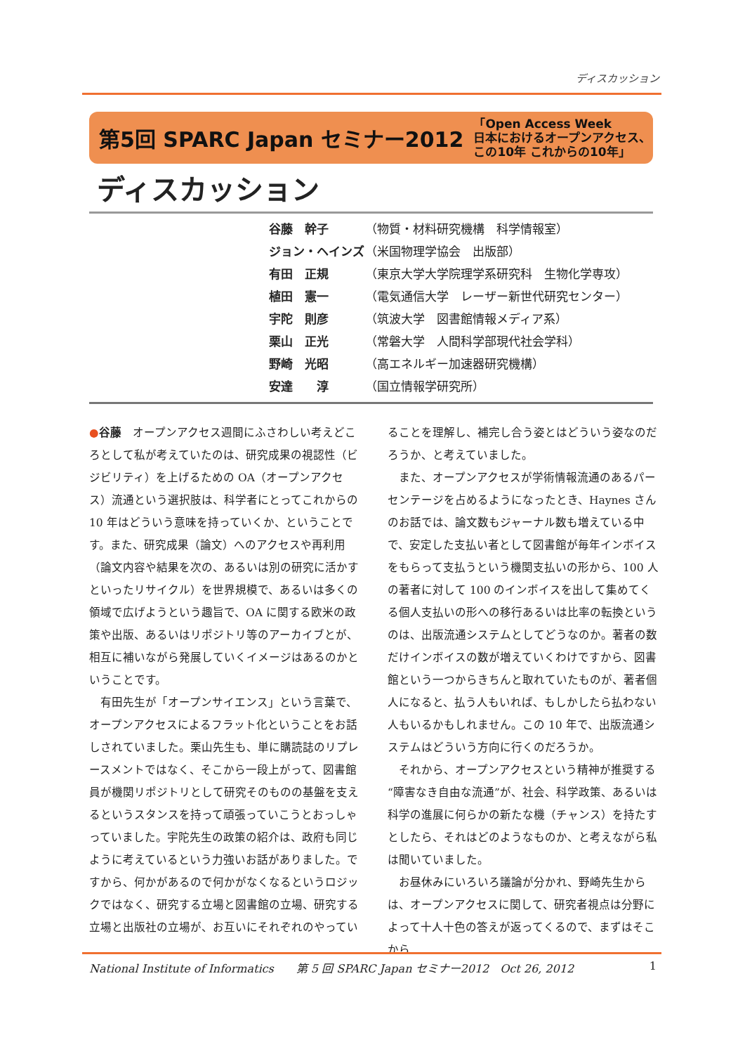ディスカッション
第5回 SPARC Japan セミナー2012 「Open Access Week
日本におけるオープンアクセス、
この10年 これからの10年」
ディスカッション
| 谷藤 幹子 | （物質・材料研究機構 科学情報室） |
| ジョン・ヘインズ | （米国物理学協会 出版部） |
| 有田 正規 | （東京大学大学院理学系研究科 生物化学専攻） |
| 植田 憲一 | （電気通信大学 レーザー新世代研究センター） |
| 宇陀 則彦 | （筑波大学 図書館情報メディア系） |
| 栗山 正光 | （常磐大学 人間科学部現代社会学科） |
| 野崎 光昭 | （高エネルギー加速器研究機構） |
| 安達 淳 | （国立情報学研究所） |
●谷藤　オープンアクセス週間にふさわしい考えどころとして私が考えていたのは、研究成果の視認性（ビジビリティ）を上げるための OA（オープンアクセス）流通という選択肢は、科学者にとってこれからの 10 年はどういう意味を持っていくか、ということです。また、研究成果（論文）へのアクセスや再利用（論文内容や結果を次の、あるいは別の研究に活かすといったリサイクル）を世界規模で、あるいは多くの領域で広げようという趣旨で、OA に関する欧米の政策や出版、あるいはリポジトリ等のアーカイブとが、相互に補いながら発展していくイメージはあるのかということです。
有田先生が「オープンサイエンス」という言葉で、オープンアクセスによるフラット化ということをお話しされていました。栗山先生も、単に購読誌のリプレースメントではなく、そこから一段上がって、図書館員が機関リポジトリとして研究そのものの基盤を支えるというスタンスを持って頑張っていこうとおっしゃっていました。宇陀先生の政策の紹介は、政府も同じように考えているという力強いお話がありました。ですから、何かがあるので何かがなくなるというロジックではなく、研究する立場と図書館の立場、研究する立場と出版社の立場が、お互いにそれぞれのやってい
ることを理解し、補完し合う姿とはどういう姿なのだろうか、と考えていました。
また、オープンアクセスが学術情報流通のあるパーセンテージを占めるようになったとき、Haynes さんのお話では、論文数もジャーナル数も増えている中で、安定した支払い者として図書館が毎年インボイスをもらって支払うという機関支払いの形から、100 人の著者に対して 100 のインボイスを出して集めてくる個人支払いの形への移行あるいは比率の転換というのは、出版流通システムとしてどうなのか。著者の数だけインボイスの数が増えていくわけですから、図書館という一つからきちんと取れていたものが、著者個人になると、払う人もいれば、もしかしたら払わない人もいるかもしれません。この 10 年で、出版流通システムはどういう方向に行くのだろうか。
それから、オープンアクセスという精神が推奨する“障害なき自由な流通”が、社会、科学政策、あるいは科学の進展に何らかの新たな機（チャンス）を持たすとしたら、それはどのようなものか、と考えながら私は聞いていました。
お昼休みにいろいろ議論が分かれ、野崎先生からは、オープンアクセスに関して、研究者視点は分野によって十人十色の答えが返ってくるので、まずはそこから
National Institute of Informatics　　第 5 回 SPARC Japan セミナー2012　Oct 26, 2012 1